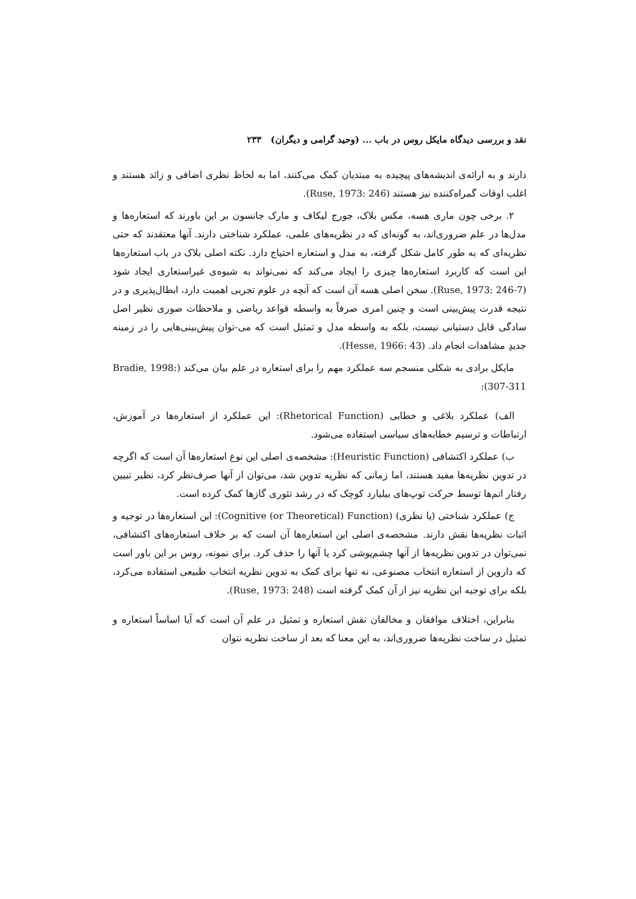نقد و بررسی دیدگاه مایکل روس در باب ... (وحید گرامی و دیگران) ۲۳۳
دارند و به ارائه‌ی اندیشه‌های پیچیده به مبتدیان کمک می‌کنند، اما به لحاظ نظری اضافی و زائد هستند و اغلب اوقات گمراه‌کننده نیز هستند (Ruse, 1973: 246).
۲. برخی چون ماری هسه، مکس بلاک، جورج لیکاف و مارک جانسون بر این باورند که استعاره‌ها و مدل‌ها در علم ضروری‌اند، به گونه‌ای که در نظریه‌های علمی، عملکرد شناختی دارند. آنها معتقدند که حتی نظریه‌ای که به طور کامل شکل گرفته، به مدل و استعاره احتیاج دارد. نکته اصلی بلاک در باب استعاره‌ها این است که کاربرد استعاره‌ها چیزی را ایجاد می‌کند که نمی‌تواند به شیوه‌ی غیراستعاری ایجاد شود (Ruse, 1973: 246-7). سخن اصلی هسه آن است که آنچه در علوم تجربی اهمیت دارد، ابطال‌پذیری و در نتیجه قدرت پیش‌بینی است و چنین امری صرفاً به واسطه قواعد ریاضی و ملاحظات صوری نظیر اصل سادگی قابل دستیابی نیست، بلکه به واسطه مدل و تمثیل است که می-توان پیش‌بینی‌هایی را در زمینه جدیدِ مشاهدات انجام داد. (Hesse, 1966: 43).
مایکل برادی به شکلی منسجم سه عملکرد مهم را برای استعاره در علم بیان می‌کند (Bradie, 1998: 307-311):
الف) عملکرد بلاغی و خطابی (Rhetorical Function): این عملکرد از استعاره‌ها در آموزش، ارتباطات و ترسیم خطابه‌های سیاسی استفاده می‌شود.
ب) عملکرد اکتشافی (Heuristic Function): مشخصه‌ی اصلی این نوع استعاره‌ها آن است که اگرچه در تدوین نظریه‌ها مفید هستند، اما زمانی که نظریه تدوین شد، می‌توان از آنها صرف‌نظر کرد، نظیر تبیین رفتار اتم‌ها توسط حرکت توپ‌های بیلیارد کوچک که در رشد تئوری گازها کمک کرده است.
ج) عملکرد شناختی (یا نظری) (Cognitive (or Theoretical) Function): این استعاره‌ها در توجیه و اثبات نظریه‌ها نقش دارند. مشخصه‌ی اصلی این استعاره‌ها آن است که بر خلاف استعاره‌های اکتشافی، نمی‌توان در تدوین نظریه‌ها از آنها چشم‌پوشی کرد یا آنها را حذف کرد. برای نمونه، روس بر این باور است که داروین از استعاره انتخاب مصنوعی، نه تنها برای کمک به تدوین نظریه انتخاب طبیعی استفاده می‌کرد، بلکه برای توجیه این نظریه نیز از آن کمک گرفته است (Ruse, 1973: 248).
بنابراین، اختلاف موافقان و مخالفان نقش استعاره و تمثیل در علم آن است که آیا اساساً استعاره و تمثیل در ساخت نظریه‌ها ضروری‌اند، به این معنا که بعد از ساخت نظریه نتوان